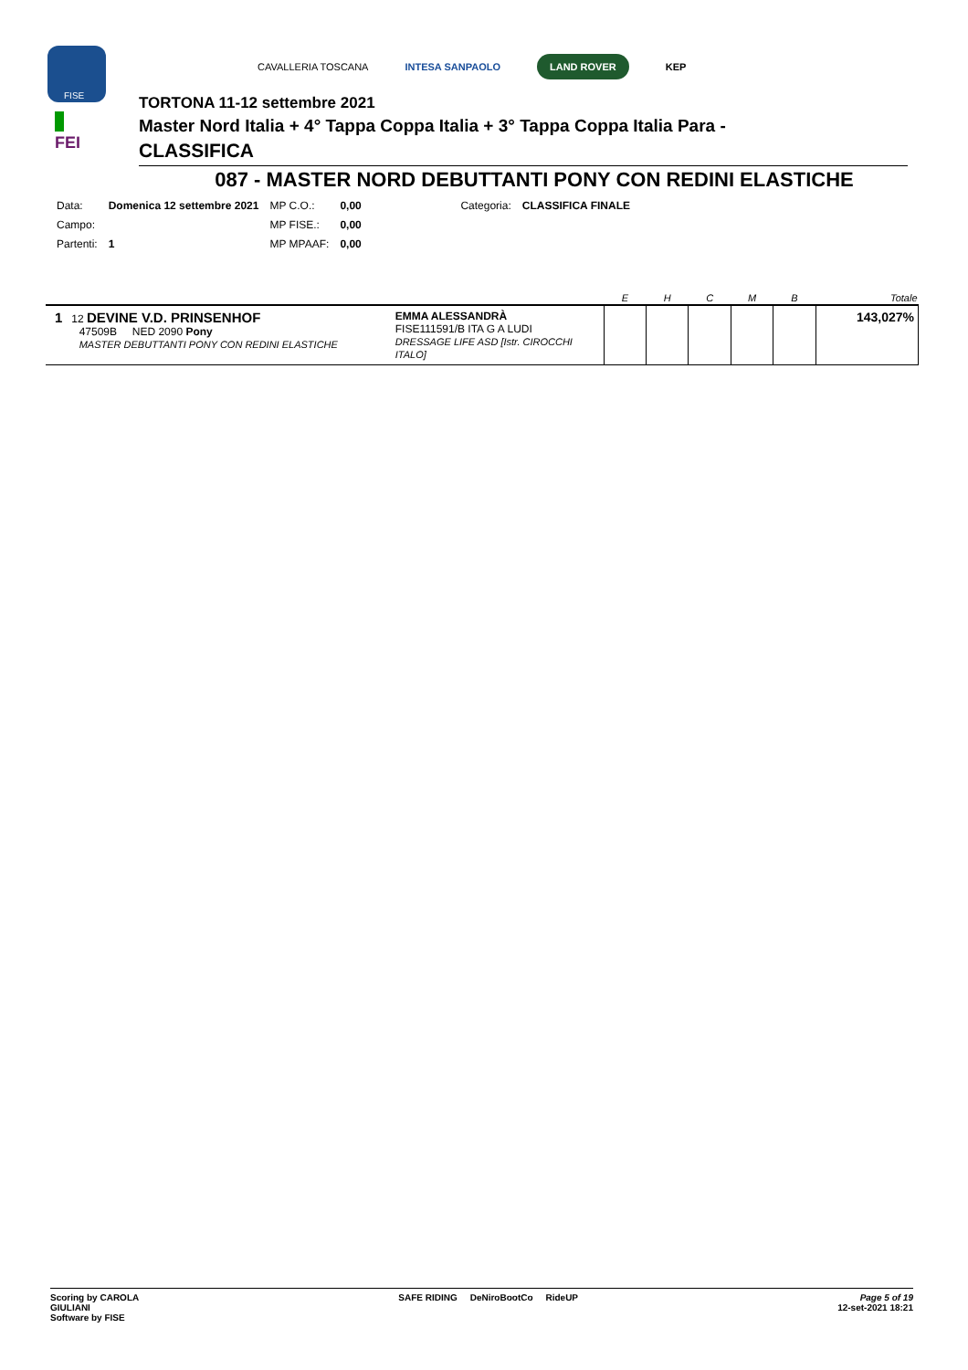FISE
FEI
CAVALLERIA TOSCANA INTESA SANPAOLO LAND ROVER KEP
TORTONA 11-12 settembre 2021
Master Nord Italia + 4° Tappa Coppa Italia + 3° Tappa Coppa Italia Para -
CLASSIFICA
087 - MASTER NORD DEBUTTANTI PONY CON REDINI ELASTICHE
| Data: | Domenica 12 settembre 2021 | MP C.O.: | 0,00 | Categoria: | CLASSIFICA FINALE |
| Campo: | | MP FISE.: | 0,00 | | |
| Partenti: | 1 | MP MPAAF: | 0,00 | | |
| | | E | H | C | M | B | Totale |
| --- | --- | --- | --- | --- | --- | --- | --- |
| 1 12 DEVINE V.D. PRINSENHOF 47509B NED 2090 Pony MASTER DEBUTTANTI PONY CON REDINI ELASTICHE | EMMA ALESSANDRÀ FISE111591/B ITA G A LUDI DRESSAGE LIFE ASD [Istr. CIROCCHI ITALO] | | | | | | 143,027% |
Scoring by CAROLA
GIULIANI
Software by FISE
SAFE RIDING DeNiroBootCo RideUP
Page 5 of 19
12-set-2021 18:21